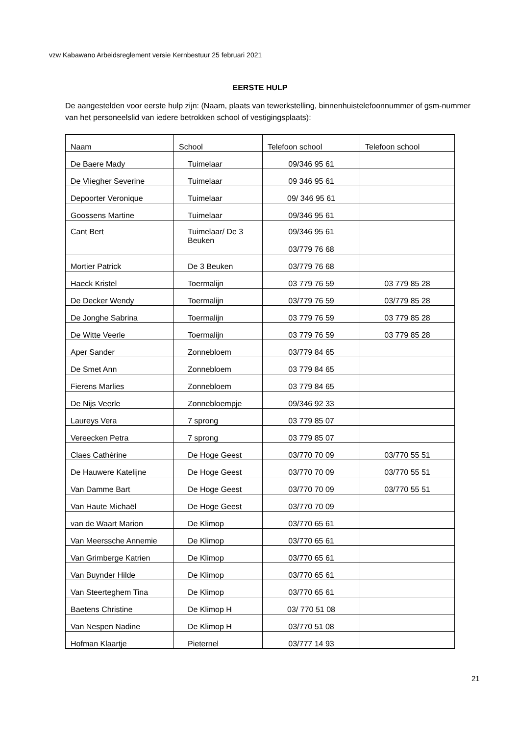vzw Kabawano Arbeidsreglement versie Kernbestuur 25 februari 2021
EERSTE HULP
De aangestelden voor eerste hulp zijn: (Naam, plaats van tewerkstelling, binnenhuistelefoonnummer of gsm-nummer van het personeelslid van iedere betrokken school of vestigingsplaats):
| Naam | School | Telefoon school | Telefoon school |
| --- | --- | --- | --- |
| De Baere Mady | Tuimelaar | 09/346 95 61 | |
| De Vliegher Severine | Tuimelaar | 09 346 95 61 | |
| Depoorter Veronique | Tuimelaar | 09/ 346 95 61 | |
| Goossens Martine | Tuimelaar | 09/346 95 61 | |
| Cant Bert | Tuimelaar/ De 3 Beuken | 09/346 95 61 03/779 76 68 | |
| Mortier Patrick | De 3 Beuken | 03/779 76 68 | |
| Haeck Kristel | Toermalijn | 03 779 76 59 | 03 779 85 28 |
| De Decker Wendy | Toermalijn | 03/779 76 59 | 03/779 85 28 |
| De Jonghe Sabrina | Toermalijn | 03 779 76 59 | 03 779 85 28 |
| De Witte Veerle | Toermalijn | 03 779 76 59 | 03 779 85 28 |
| Aper Sander | Zonnebloem | 03/779 84 65 | |
| De Smet Ann | Zonnebloem | 03 779 84 65 | |
| Fierens Marlies | Zonnebloem | 03 779 84 65 | |
| De Nijs Veerle | Zonnebloempje | 09/346 92 33 | |
| Laureys Vera | 7 sprong | 03 779 85 07 | |
| Vereecken Petra | 7 sprong | 03 779 85 07 | |
| Claes Cathérine | De Hoge Geest | 03/770 70 09 | 03/770 55 51 |
| De Hauwere Katelijne | De Hoge Geest | 03/770 70 09 | 03/770 55 51 |
| Van Damme Bart | De Hoge Geest | 03/770 70 09 | 03/770 55 51 |
| Van Haute Michaël | De Hoge Geest | 03/770 70 09 | |
| van de Waart Marion | De Klimop | 03/770 65 61 | |
| Van Meerssche Annemie | De Klimop | 03/770 65 61 | |
| Van Grimberge Katrien | De Klimop | 03/770 65 61 | |
| Van Buynder Hilde | De Klimop | 03/770 65 61 | |
| Van Steerteghem Tina | De Klimop | 03/770 65 61 | |
| Baetens Christine | De Klimop H | 03/ 770 51 08 | |
| Van Nespen Nadine | De Klimop H | 03/770 51 08 | |
| Hofman Klaartje | Pieternel | 03/777 14 93 | |
21